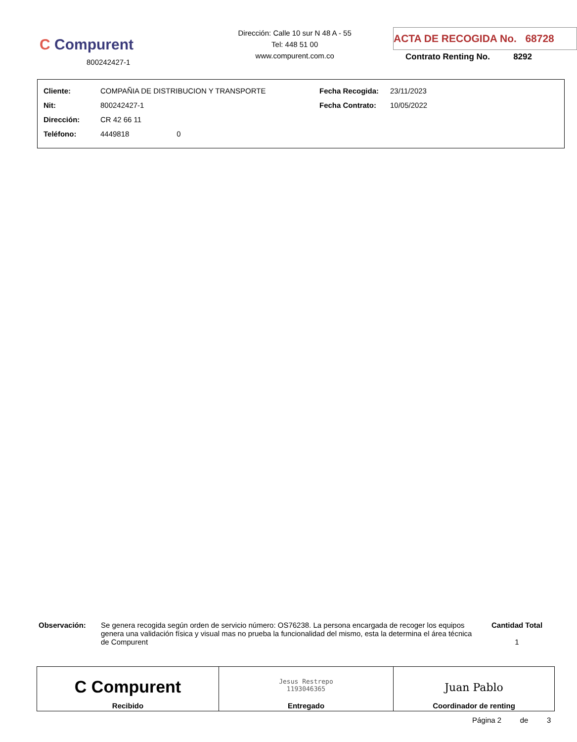C Compurent
800242427-1
Dirección: Calle 10 sur N 48 A - 55
Tel: 448 51 00
www.compurent.com.co
ACTA DE RECOGIDA No. 68728
Contrato Renting No. 8292
| Cliente: | COMPAÑIA DE DISTRIBUCION Y TRANSPORTE | Fecha Recogida: | 23/11/2023 |
| Nit: | 800242427-1 | Fecha Contrato: | 10/05/2022 |
| Dirección: | CR 42 66 11 | | |
| Teléfono: | 4449818 0 | | |
Observación: Se genera recogida según orden de servicio número: OS76238. La persona encargada de recoger los equipos genera una validación física y visual mas no prueba la funcionalidad del mismo, esta la determina el área técnica de Compurent
Cantidad Total
1
| C Compurent Recibido | Jesus Restrepo 1193046365 Entregado | Juan Pablo Coordinador de renting |
Página 2 de 3